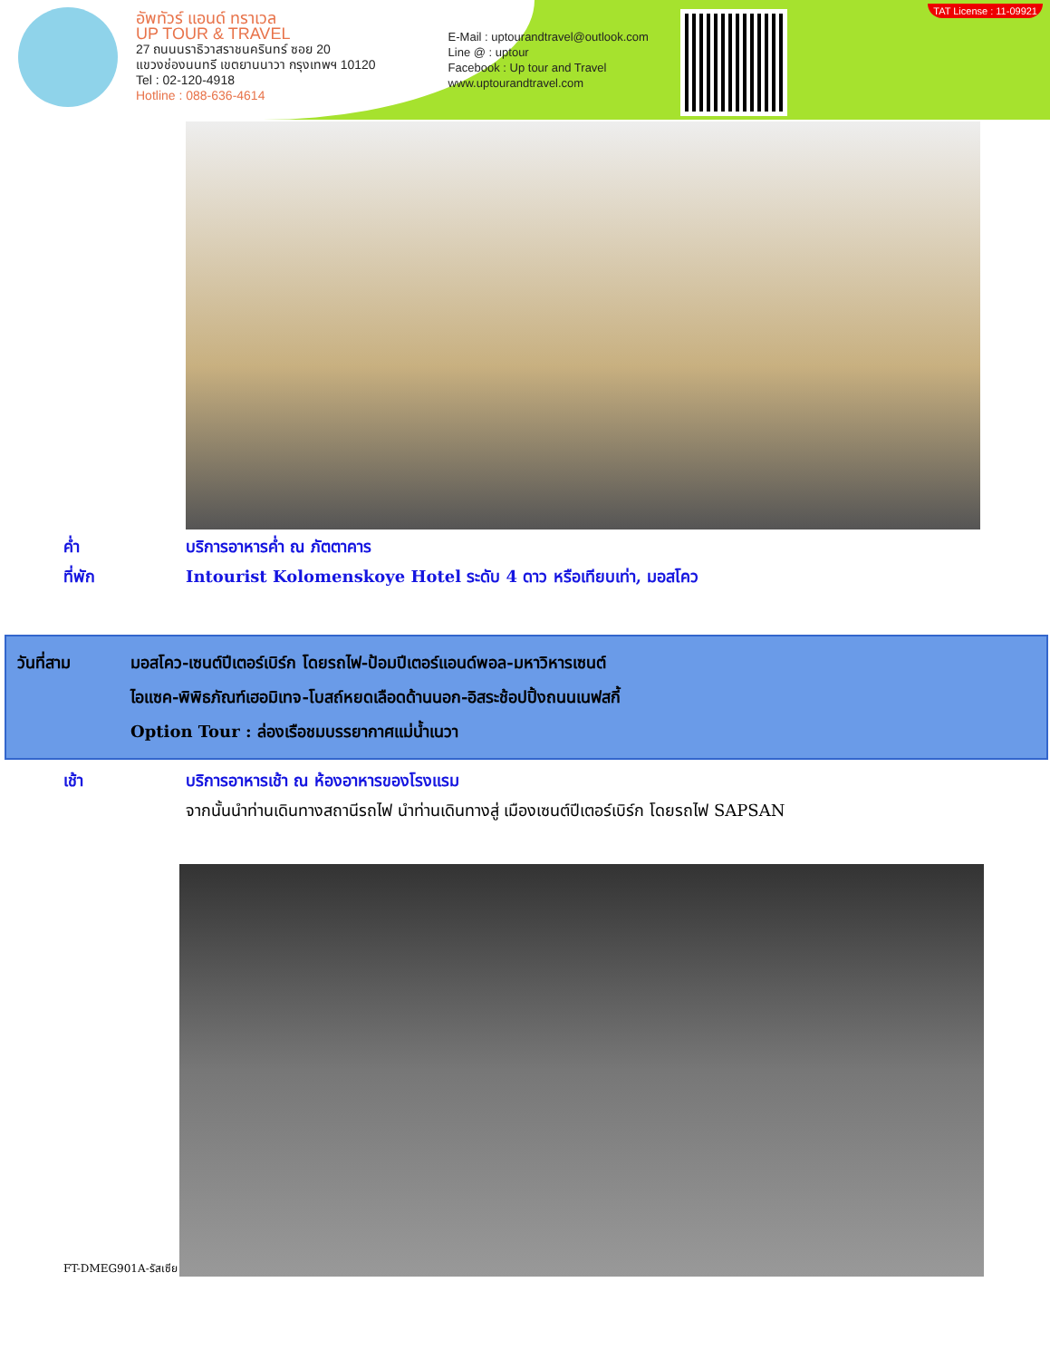อัพทัวร์ แอนด์ ทราเวล
UP TOUR & TRAVEL
27 ถนนนราธิวาสราชนครินทร์ ซอย 20
แขวงช่องนนทรี เขตยานนาวา กรุงเทพฯ 10120
Tel : 02-120-4918
Hotline : 088-636-4614
E-Mail : uptourandtravel@outlook.com
Line @ : uptour
Facebook : Up tour and Travel
www.uptourandtravel.com
TAT License : 11-09921
ค่ำ บริการอาหารค่ำ ณ ภัตตาคาร
ที่พัก Intourist Kolomenskoye Hotel ระดับ 4 ดาว หรือเทียบเท่า, มอสโคว
วันที่สาม มอสโคว-เซนต์ปีเตอร์เบิร์ก โดยรถไฟ-ป้อมปีเตอร์แอนด์พอล-มหาวิหารเซนต์
ไอแซค-พิพิธภัณฑ์เฮอมิเทจ-โบสถ์หยดเลือดด้านนอก-อิสระช้อปปิ้งถนนเนฟสกี้
Option Tour : ล่องเรือชมบรรยากาศแม่น้ำเนวา
เช้า บริการอาหารเช้า ณ ห้องอาหารของโรงแรม
จากนั้นนำท่านเดินทางสถานีรถไฟ นำท่านเดินทางสู่ เมืองเซนต์ปีเตอร์เบิร์ก โดยรถไฟ SAPSAN
FT-DMEG901A-รัสเซีย